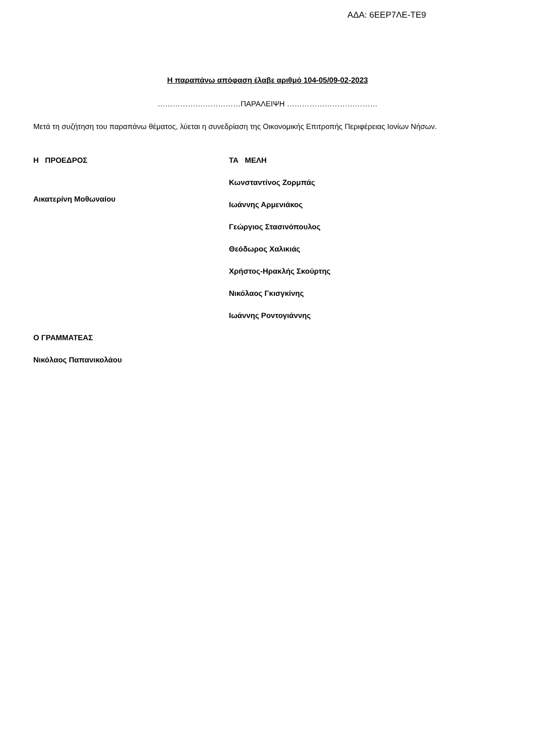ΑΔΑ: 6ΕΕΡ7ΛΕ-ΤΕ9
Η παραπάνω απόφαση έλαβε αριθμό 104-05/09-02-2023
……………………………ΠΑΡΑΛΕΙΨΗ ………………………………
Μετά τη συζήτηση του παραπάνω θέματος, λύεται η συνεδρίαση της Οικονομικής Επιτροπής Περιφέρειας Ιονίων Νήσων.
Η ΠΡΟΕΔΡΟΣ
Αικατερίνη Μοθωναίου
ΤΑ ΜΕΛΗ
Κωνσταντίνος Ζορμπάς
Ιωάννης Αρμενιάκος
Γεώργιος Στασινόπουλος
Θεόδωρος Χαλικιάς
Χρήστος-Ηρακλής Σκούρτης
Νικόλαος Γκισγκίνης
Ιωάννης Ροντογιάννης
Ο ΓΡΑΜΜΑΤΕΑΣ
Νικόλαος Παπανικολάου